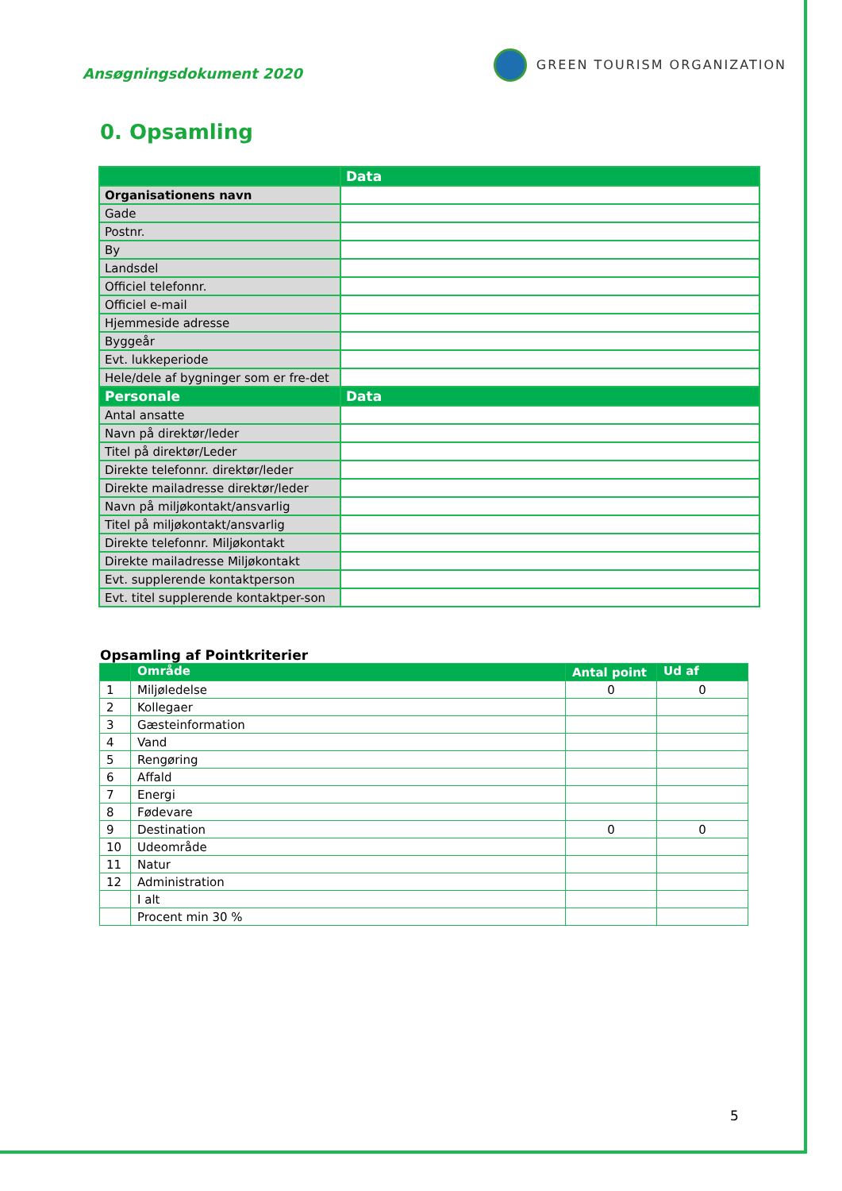Ansøgningsdokument 2020
GREEN TOURISM ORGANIZATION
0. Opsamling
| | Data |
| Organisationens navn | |
| Gade | |
| Postnr. | |
| By | |
| Landsdel | |
| Officiel telefonnr. | |
| Officiel e-mail | |
| Hjemmeside adresse | |
| Byggeår | |
| Evt. lukkeperiode | |
| Hele/dele af bygninger som er fre-det | |
| Personale | Data |
| Antal ansatte | |
| Navn på direktør/leder | |
| Titel på direktør/Leder | |
| Direkte telefonnr. direktør/leder | |
| Direkte mailadresse direktør/leder | |
| Navn på miljøkontakt/ansvarlig | |
| Titel på miljøkontakt/ansvarlig | |
| Direkte telefonnr. Miljøkontakt | |
| Direkte mailadresse Miljøkontakt | |
| Evt. supplerende kontaktperson | |
| Evt. titel supplerende kontaktper-son | |
Opsamling af Pointkriterier
| | Område | Antal point | Ud af |
| 1 | Miljøledelse | 0 | 0 |
| 2 | Kollegaer | | |
| 3 | Gæsteinformation | | |
| 4 | Vand | | |
| 5 | Rengøring | | |
| 6 | Affald | | |
| 7 | Energi | | |
| 8 | Fødevare | | |
| 9 | Destination | 0 | 0 |
| 10 | Udeområde | | |
| 11 | Natur | | |
| 12 | Administration | | |
| | I alt | | |
| | Procent min 30 % | | |
5